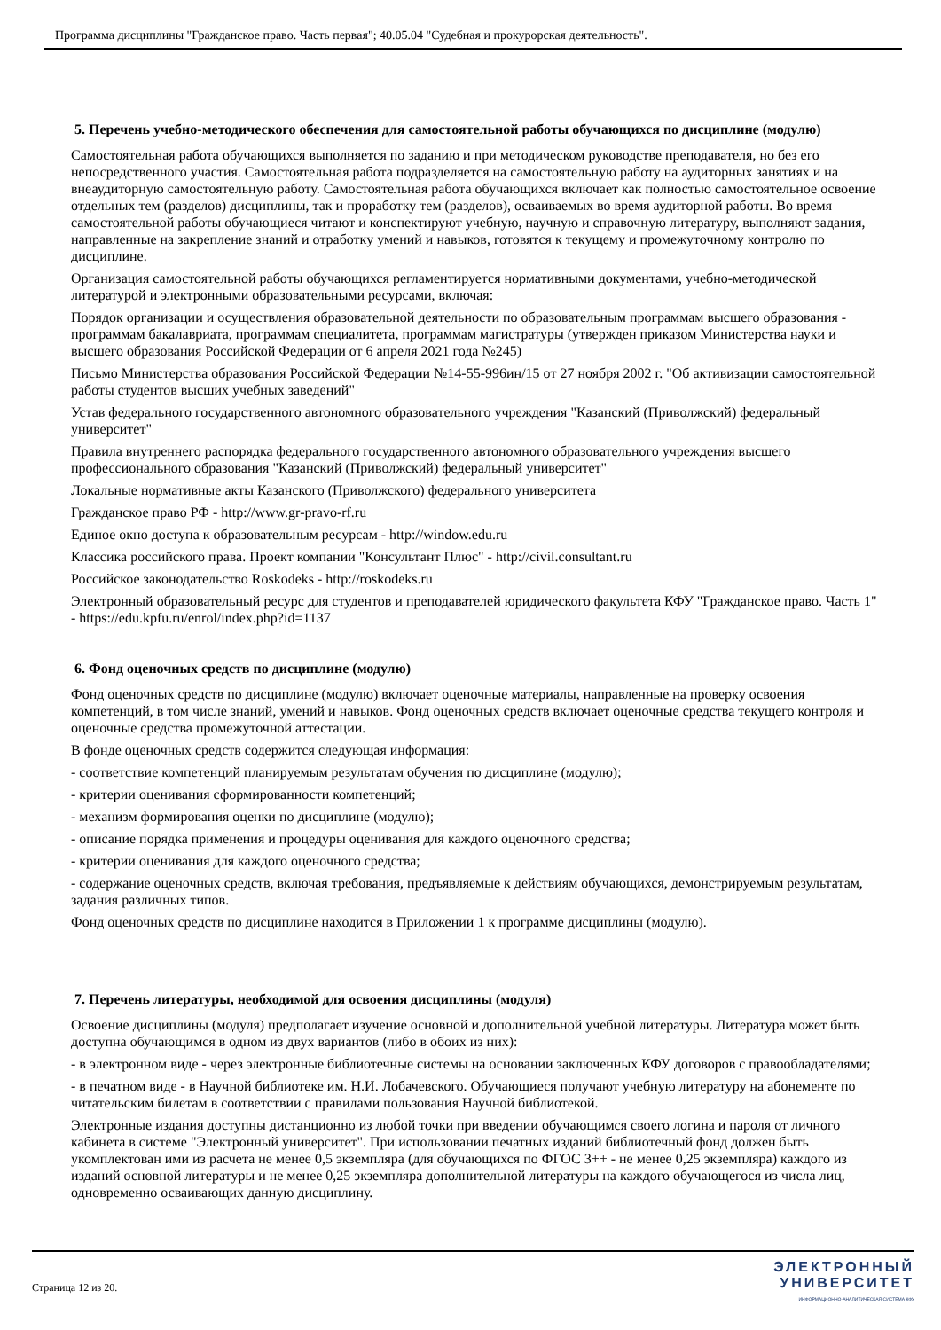Программа дисциплины "Гражданское право. Часть первая"; 40.05.04 "Судебная и прокурорская деятельность".
5. Перечень учебно-методического обеспечения для самостоятельной работы обучающихся по дисциплине (модулю)
Самостоятельная работа обучающихся выполняется по заданию и при методическом руководстве преподавателя, но без его непосредственного участия. Самостоятельная работа подразделяется на самостоятельную работу на аудиторных занятиях и на внеаудиторную самостоятельную работу. Самостоятельная работа обучающихся включает как полностью самостоятельное освоение отдельных тем (разделов) дисциплины, так и проработку тем (разделов), осваиваемых во время аудиторной работы. Во время самостоятельной работы обучающиеся читают и конспектируют учебную, научную и справочную литературу, выполняют задания, направленные на закрепление знаний и отработку умений и навыков, готовятся к текущему и промежуточному контролю по дисциплине.
Организация самостоятельной работы обучающихся регламентируется нормативными документами, учебно-методической литературой и электронными образовательными ресурсами, включая:
Порядок организации и осуществления образовательной деятельности по образовательным программам высшего образования - программам бакалавриата, программам специалитета, программам магистратуры (утвержден приказом Министерства науки и высшего образования Российской Федерации от 6 апреля 2021 года №245)
Письмо Министерства образования Российской Федерации №14-55-996ин/15 от 27 ноября 2002 г. "Об активизации самостоятельной работы студентов высших учебных заведений"
Устав федерального государственного автономного образовательного учреждения "Казанский (Приволжский) федеральный университет"
Правила внутреннего распорядка федерального государственного автономного образовательного учреждения высшего профессионального образования "Казанский (Приволжский) федеральный университет"
Локальные нормативные акты Казанского (Приволжского) федерального университета
Гражданское право РФ - http://www.gr-pravo-rf.ru
Единое окно доступа к образовательным ресурсам - http://window.edu.ru
Классика российского права. Проект компании "Консультант Плюс" - http://civil.consultant.ru
Российское законодательство Roskodeks - http://roskodeks.ru
Электронный образовательный ресурс для студентов и преподавателей юридического факультета КФУ "Гражданское право. Часть 1" - https://edu.kpfu.ru/enrol/index.php?id=1137
6. Фонд оценочных средств по дисциплине (модулю)
Фонд оценочных средств по дисциплине (модулю) включает оценочные материалы, направленные на проверку освоения компетенций, в том числе знаний, умений и навыков. Фонд оценочных средств включает оценочные средства текущего контроля и оценочные средства промежуточной аттестации.
В фонде оценочных средств содержится следующая информация:
- соответствие компетенций планируемым результатам обучения по дисциплине (модулю);
- критерии оценивания сформированности компетенций;
- механизм формирования оценки по дисциплине (модулю);
- описание порядка применения и процедуры оценивания для каждого оценочного средства;
- критерии оценивания для каждого оценочного средства;
- содержание оценочных средств, включая требования, предъявляемые к действиям обучающихся, демонстрируемым результатам, задания различных типов.
Фонд оценочных средств по дисциплине находится в Приложении 1 к программе дисциплины (модулю).
7. Перечень литературы, необходимой для освоения дисциплины (модуля)
Освоение дисциплины (модуля) предполагает изучение основной и дополнительной учебной литературы. Литература может быть доступна обучающимся в одном из двух вариантов (либо в обоих из них):
- в электронном виде - через электронные библиотечные системы на основании заключенных КФУ договоров с правообладателями;
- в печатном виде - в Научной библиотеке им. Н.И. Лобачевского. Обучающиеся получают учебную литературу на абонементе по читательским билетам в соответствии с правилами пользования Научной библиотекой.
Электронные издания доступны дистанционно из любой точки при введении обучающимся своего логина и пароля от личного кабинета в системе "Электронный университет". При использовании печатных изданий библиотечный фонд должен быть укомплектован ими из расчета не менее 0,5 экземпляра (для обучающихся по ФГОС 3++ - не менее 0,25 экземпляра) каждого из изданий основной литературы и не менее 0,25 экземпляра дополнительной литературы на каждого обучающегося из числа лиц, одновременно осваивающих данную дисциплину.
Страница 12 из 20.
ЭЛЕКТРОННЫЙ
УНИВЕРСИТЕТ
ИНФОРМАЦИОННО-АНАЛИТИЧЕСКАЯ СИСТЕМА КФУ